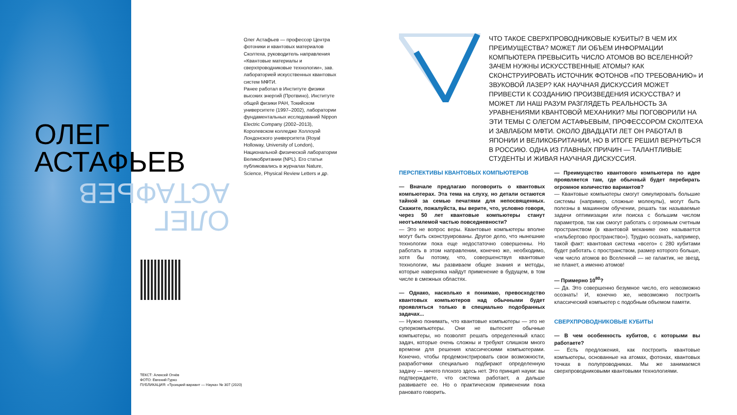ОЛЕГ
АСТАФЬЕВ
ОЛЕГ
АСТАФЬЕВ
Олег Астафьев — профессор Центра фотоники и квантовых материалов Сколтеха, руководитель направления «Квантовые материалы и сверхпроводниковые технологии», зав. лабораторией искусственных квантовых систем МФТИ.
Ранее работал в Институте физики высоких энергий (Протвино), Институте общей физики РАН, Токийском университете (1997–2002), лаборатории фундаментальных исследований Nippon Electric Company (2002–2013), Королевском колледже Холлоуэй Лондонского университета (Royal Holloway, University of London), Национальной физической лаборатории Великобритании (NPL). Его статьи публиковались в журналах Nature, Science, Physical Review Letters и др.
ТЕКСТ: Алексей Огнёв
ФОТО: Евгений Гурко
ПУБЛИКАЦИЯ: «Троицкий вариант — Наука» № 307 (2020)
ЧТО ТАКОЕ СВЕРХПРОВОДНИКОВЫЕ КУБИТЫ? В ЧЕМ ИХ ПРЕИМУЩЕСТВА? МОЖЕТ ЛИ ОБЪЕМ ИНФОРМАЦИИ КОМПЬЮТЕРА ПРЕВЫСИТЬ ЧИСЛО АТОМОВ ВО ВСЕЛЕННОЙ? ЗАЧЕМ НУЖНЫ ИСКУССТВЕННЫЕ АТОМЫ? КАК СКОНСТРУИРОВАТЬ ИСТОЧНИК ФОТОНОВ «ПО ТРЕБОВАНИЮ» И ЗВУКОВОЙ ЛАЗЕР? КАК НАУЧНАЯ ДИСКУССИЯ МОЖЕТ ПРИВЕСТИ К СОЗДАНИЮ ПРОИЗВЕДЕНИЯ ИСКУССТВА? И МОЖЕТ ЛИ НАШ РАЗУМ РАЗГЛЯДЕТЬ РЕАЛЬНОСТЬ ЗА УРАВНЕНИЯМИ КВАНТОВОЙ МЕХАНИКИ? МЫ ПОГОВОРИЛИ НА ЭТИ ТЕМЫ С ОЛЕГОМ АСТАФЬЕВЫМ, ПРОФЕССОРОМ СКОЛТЕХА И ЗАВЛАБОМ МФТИ. ОКОЛО ДВАДЦАТИ ЛЕТ ОН РАБОТАЛ В ЯПОНИИ И ВЕЛИКОБРИТАНИИ, НО В ИТОГЕ РЕШИЛ ВЕРНУТЬСЯ В РОССИЮ. ОДНА ИЗ ГЛАВНЫХ ПРИЧИН — ТАЛАНТЛИВЫЕ СТУДЕНТЫ И ЖИВАЯ НАУЧНАЯ ДИСКУССИЯ.
ПЕРСПЕКТИВЫ КВАНТОВЫХ КОМПЬЮТЕРОВ
— Вначале предлагаю поговорить о квантовых компьютерах. Эта тема на слуху, но детали остаются тайной за семью печатями для непосвященных. Скажите, пожалуйста, вы верите, что, условно говоря, через 50 лет квантовые компьютеры станут неотъемлемой частью повседневности?
— Это не вопрос веры. Квантовые компьютеры вполне могут быть сконструированы. Другое дело, что нынешние технологии пока еще недостаточно совершенны. Но работать в этом направлении, конечно же, необходимо, хотя бы потому, что, совершенствуя квантовые технологии, мы развиваем общие знания и методы, которые наверняка найдут применение в будущем, в том числе в смежных областях.
— Однако, насколько я понимаю, превосходство квантовых компьютеров над обычными будет проявляться только в специально подобранных задачах...
— Нужно понимать, что квантовые компьютеры — это не суперкомпьютеры. Они не вытеснят обычные компьютеры, но позволят решать определенный класс задач, которые очень сложны и требуют слишком много времени для решения классическими компьютерами. Конечно, чтобы продемонстрировать свои возможности, разработчики специально подбирают определенную задачу — ничего плохого здесь нет. Это принцип науки: вы подтверждаете, что система работает, а дальше развиваете ее. Но о практическом применении пока рановато говорить.
— Преимущество квантового компьютера по идее проявляется там, где обычный будет перебирать огромное количество вариантов?
— Квантовые компьютеры смогут симулировать большие системы (например, сложные молекулы), могут быть полезны в машинном обучении, решать так называемые задачи оптимизации или поиска с большим числом параметров, так как смогут работать с огромным счетным пространством (в квантовой механике оно называется «гильбертово пространство»). Трудно осознать, например, такой факт: квантовая система «всего» с 280 кубитами будет работать с пространством, размер которого больше, чем число атомов во Вселенной — не галактик, не звезд, не планет, а именно атомов!
— Примерно 10<sup>80</sup>?
— Да. Это совершенно безумное число, его невозможно осознать! И, конечно же, невозможно построить классический компьютер с подобным объемом памяти.
СВЕРХПРОВОДНИКОВЫЕ КУБИТЫ
— В чем особенность кубитов, с которыми вы работаете?
— Есть предложения, как построить квантовые компьютеры, основанные на атомах, фотонах, квантовых точках в полупроводниках. Мы же занимаемся сверхпроводниковыми квантовыми технологиями.